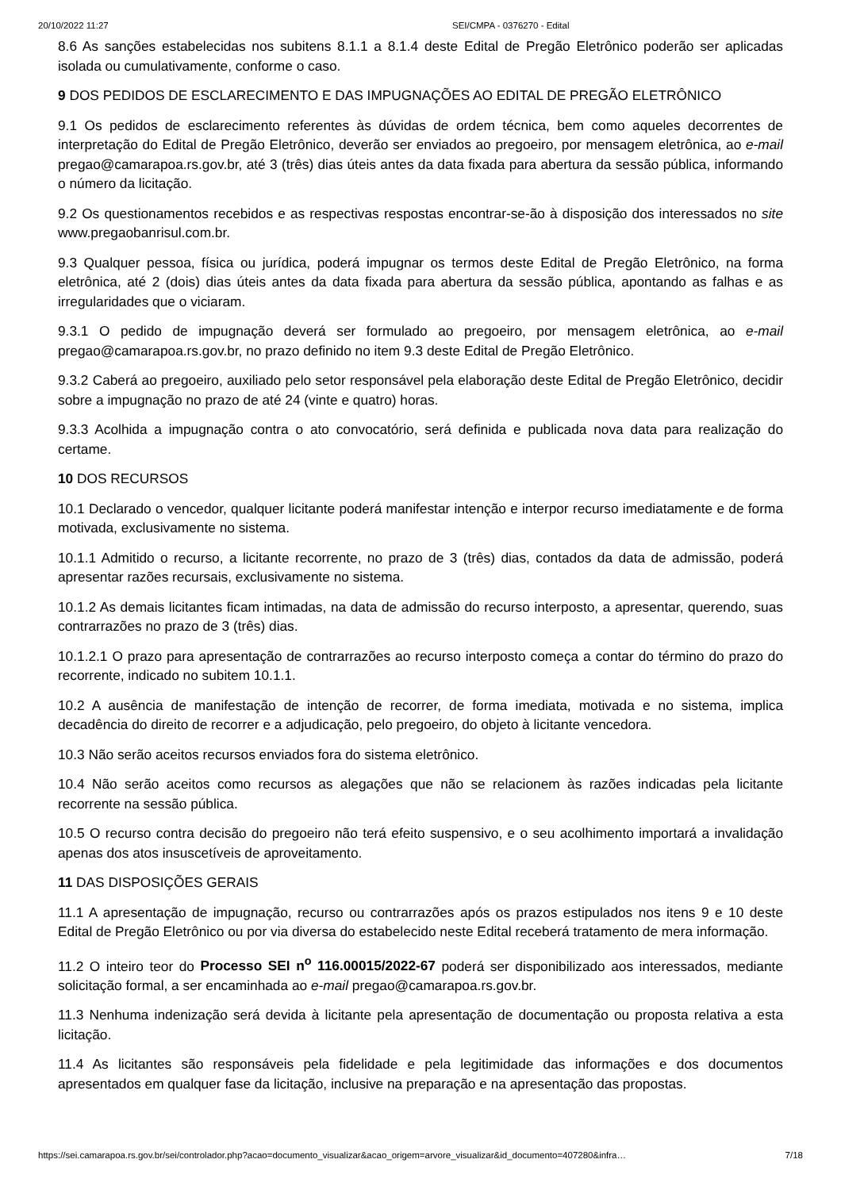20/10/2022 11:27 SEI/CMPA - 0376270 - Edital
8.6 As sanções estabelecidas nos subitens 8.1.1 a 8.1.4 deste Edital de Pregão Eletrônico poderão ser aplicadas isolada ou cumulativamente, conforme o caso.
9 DOS PEDIDOS DE ESCLARECIMENTO E DAS IMPUGNAÇÕES AO EDITAL DE PREGÃO ELETRÔNICO
9.1 Os pedidos de esclarecimento referentes às dúvidas de ordem técnica, bem como aqueles decorrentes de interpretação do Edital de Pregão Eletrônico, deverão ser enviados ao pregoeiro, por mensagem eletrônica, ao e-mail pregao@camarapoa.rs.gov.br, até 3 (três) dias úteis antes da data fixada para abertura da sessão pública, informando o número da licitação.
9.2 Os questionamentos recebidos e as respectivas respostas encontrar-se-ão à disposição dos interessados no site www.pregaobanrisul.com.br.
9.3 Qualquer pessoa, física ou jurídica, poderá impugnar os termos deste Edital de Pregão Eletrônico, na forma eletrônica, até 2 (dois) dias úteis antes da data fixada para abertura da sessão pública, apontando as falhas e as irregularidades que o viciaram.
9.3.1 O pedido de impugnação deverá ser formulado ao pregoeiro, por mensagem eletrônica, ao e-mail pregao@camarapoa.rs.gov.br, no prazo definido no item 9.3 deste Edital de Pregão Eletrônico.
9.3.2 Caberá ao pregoeiro, auxiliado pelo setor responsável pela elaboração deste Edital de Pregão Eletrônico, decidir sobre a impugnação no prazo de até 24 (vinte e quatro) horas.
9.3.3 Acolhida a impugnação contra o ato convocatório, será definida e publicada nova data para realização do certame.
10 DOS RECURSOS
10.1 Declarado o vencedor, qualquer licitante poderá manifestar intenção e interpor recurso imediatamente e de forma motivada, exclusivamente no sistema.
10.1.1 Admitido o recurso, a licitante recorrente, no prazo de 3 (três) dias, contados da data de admissão, poderá apresentar razões recursais, exclusivamente no sistema.
10.1.2 As demais licitantes ficam intimadas, na data de admissão do recurso interposto, a apresentar, querendo, suas contrarrazões no prazo de 3 (três) dias.
10.1.2.1 O prazo para apresentação de contrarrazões ao recurso interposto começa a contar do término do prazo do recorrente, indicado no subitem 10.1.1.
10.2 A ausência de manifestação de intenção de recorrer, de forma imediata, motivada e no sistema, implica decadência do direito de recorrer e a adjudicação, pelo pregoeiro, do objeto à licitante vencedora.
10.3 Não serão aceitos recursos enviados fora do sistema eletrônico.
10.4 Não serão aceitos como recursos as alegações que não se relacionem às razões indicadas pela licitante recorrente na sessão pública.
10.5 O recurso contra decisão do pregoeiro não terá efeito suspensivo, e o seu acolhimento importará a invalidação apenas dos atos insuscetíveis de aproveitamento.
11 DAS DISPOSIÇÕES GERAIS
11.1 A apresentação de impugnação, recurso ou contrarrazões após os prazos estipulados nos itens 9 e 10 deste Edital de Pregão Eletrônico ou por via diversa do estabelecido neste Edital receberá tratamento de mera informação.
11.2 O inteiro teor do Processo SEI n<sup>o</sup> 116.00015/2022-67 poderá ser disponibilizado aos interessados, mediante solicitação formal, a ser encaminhada ao e-mail pregao@camarapoa.rs.gov.br.
11.3 Nenhuma indenização será devida à licitante pela apresentação de documentação ou proposta relativa a esta licitação.
11.4 As licitantes são responsáveis pela fidelidade e pela legitimidade das informações e dos documentos apresentados em qualquer fase da licitação, inclusive na preparação e na apresentação das propostas.
https://sei.camarapoa.rs.gov.br/sei/controlador.php?acao=documento_visualizar&acao_origem=arvore_visualizar&id_documento=407280&infra… 7/18